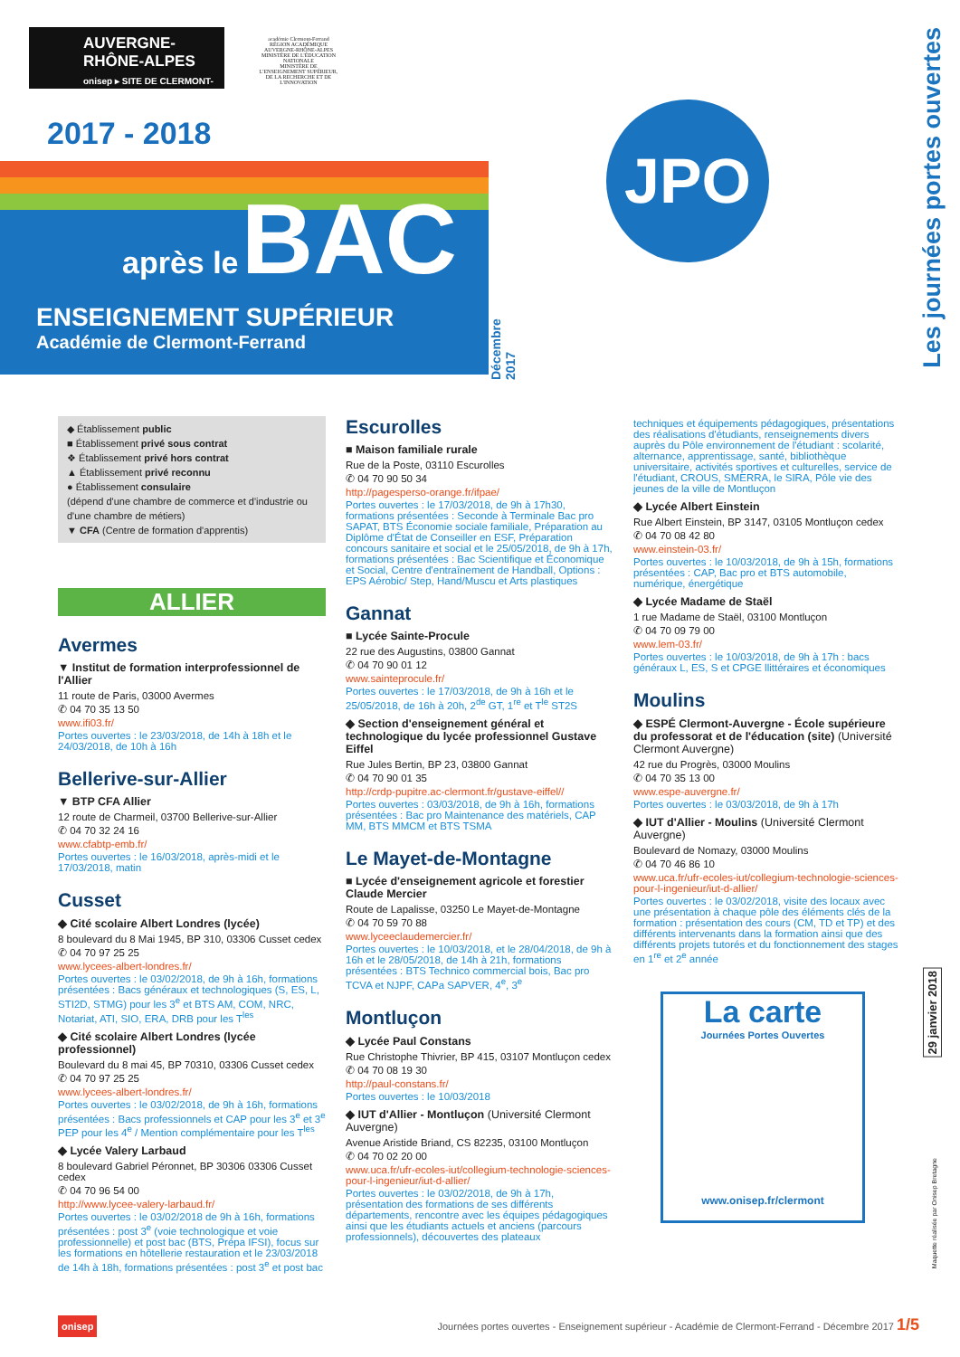AUVERGNE-
RHÔNE-ALPES
onisep ▸ SITE DE CLERMONT-FERRAND
académie Clermont-Ferrand
RÉGION ACADÉMIQUE AUVERGNE-RHÔNE-ALPES
MINISTÈRE DE L'ÉDUCATION NATIONALE
MINISTÈRE DE L'ENSEIGNEMENT SUPÉRIEUR, DE LA RECHERCHE ET DE L'INNOVATION
2017 - 2018
après le BAC
ENSEIGNEMENT SUPÉRIEUR
Académie de Clermont-Ferrand
Décembre 2017
JPO
Les journées portes ouvertes
◆ Établissement public
■ Établissement privé sous contrat
❖ Établissement privé hors contrat
▲ Établissement privé reconnu
● Établissement consulaire
(dépend d'une chambre de commerce et d'industrie ou d'une chambre de métiers)
▼ CFA (Centre de formation d'apprentis)
ALLIER
Avermes
▼ Institut de formation interprofessionnel de l'Allier
11 route de Paris, 03000 Avermes
✆ 04 70 35 13 50
www.ifi03.fr/
Portes ouvertes : le 23/03/2018, de 14h à 18h et le 24/03/2018, de 10h à 16h
Bellerive-sur-Allier
▼ BTP CFA Allier
12 route de Charmeil, 03700 Bellerive-sur-Allier
✆ 04 70 32 24 16
www.cfabtp-emb.fr/
Portes ouvertes : le 16/03/2018, après-midi et le 17/03/2018, matin
Cusset
◆ Cité scolaire Albert Londres (lycée)
8 boulevard du 8 Mai 1945, BP 310, 03306 Cusset cedex
✆ 04 70 97 25 25
www.lycees-albert-londres.fr/
Portes ouvertes : le 03/02/2018, de 9h à 16h, formations présentées : Bacs généraux et technologiques (S, ES, L, STI2D, STMG) pour les 3<sup>e</sup> et BTS AM, COM, NRC, Notariat, ATI, SIO, ERA, DRB pour les T<sup>les</sup>
◆ Cité scolaire Albert Londres (lycée professionnel)
Boulevard du 8 mai 45, BP 70310, 03306 Cusset cedex
✆ 04 70 97 25 25
www.lycees-albert-londres.fr/
Portes ouvertes : le 03/02/2018, de 9h à 16h, formations présentées : Bacs professionnels et CAP pour les 3<sup>e</sup> et 3<sup>e</sup> PEP pour les 4<sup>e</sup> / Mention complémentaire pour les T<sup>les</sup>
◆ Lycée Valery Larbaud
8 boulevard Gabriel Péronnet, BP 30306 03306 Cusset cedex
✆ 04 70 96 54 00
http://www.lycee-valery-larbaud.fr/
Portes ouvertes : le 03/02/2018 de 9h à 16h, formations présentées : post 3<sup>e</sup> (voie technologique et voie professionnelle) et post bac (BTS, Prépa IFSI), focus sur les formations en hôtellerie restauration et le 23/03/2018 de 14h à 18h, formations présentées : post 3<sup>e</sup> et post bac
Escurolles
■ Maison familiale rurale
Rue de la Poste, 03110 Escurolles
✆ 04 70 90 50 34
http://pagesperso-orange.fr/ifpae/
Portes ouvertes : le 17/03/2018, de 9h à 17h30, formations présentées : Seconde à Terminale Bac pro SAPAT, BTS Économie sociale familiale, Préparation au Diplôme d'État de Conseiller en ESF, Préparation concours sanitaire et social et le 25/05/2018, de 9h à 17h, formations présentées : Bac Scientifique et Économique et Social, Centre d'entraînement de Handball, Options : EPS Aérobic/ Step, Hand/Muscu et Arts plastiques
Gannat
■ Lycée Sainte-Procule
22 rue des Augustins, 03800 Gannat
✆ 04 70 90 01 12
www.sainteprocule.fr/
Portes ouvertes : le 17/03/2018, de 9h à 16h et le 25/05/2018, de 16h à 20h, 2<sup>de</sup> GT, 1<sup>re</sup> et T<sup>le</sup> ST2S
◆ Section d'enseignement général et technologique du lycée professionnel Gustave Eiffel
Rue Jules Bertin, BP 23, 03800 Gannat
✆ 04 70 90 01 35
http://crdp-pupitre.ac-clermont.fr/gustave-eiffel//
Portes ouvertes : 03/03/2018, de 9h à 16h, formations présentées : Bac pro Maintenance des matériels, CAP MM, BTS MMCM et BTS TSMA
Le Mayet-de-Montagne
■ Lycée d'enseignement agricole et forestier Claude Mercier
Route de Lapalisse, 03250 Le Mayet-de-Montagne
✆ 04 70 59 70 88
www.lyceeclaudemercier.fr/
Portes ouvertes : le 10/03/2018, et le 28/04/2018, de 9h à 16h et le 28/05/2018, de 14h à 21h, formations présentées : BTS Technico commercial bois, Bac pro TCVA et NJPF, CAPa SAPVER, 4<sup>e</sup>, 3<sup>e</sup>
Montluçon
◆ Lycée Paul Constans
Rue Christophe Thivrier, BP 415, 03107 Montluçon cedex
✆ 04 70 08 19 30
http://paul-constans.fr/
Portes ouvertes : le 10/03/2018
◆ IUT d'Allier - Montluçon (Université Clermont Auvergne)
Avenue Aristide Briand, CS 82235, 03100 Montluçon
✆ 04 70 02 20 00
www.uca.fr/ufr-ecoles-iut/collegium-technologie-sciences-pour-l-ingenieur/iut-d-allier/
Portes ouvertes : le 03/02/2018, de 9h à 17h, présentation des formations de ses différents départements, rencontre avec les équipes pédagogiques ainsi que les étudiants actuels et anciens (parcours professionnels), découvertes des plateaux
techniques et équipements pédagogiques, présentations des réalisations d'étudiants, renseignements divers auprès du Pôle environnement de l'étudiant : scolarité, alternance, apprentissage, santé, bibliothèque universitaire, activités sportives et culturelles, service de l'étudiant, CROUS, SMERRA, le SIRA, Pôle vie des jeunes de la ville de Montluçon
◆ Lycée Albert Einstein
Rue Albert Einstein, BP 3147, 03105 Montluçon cedex
✆ 04 70 08 42 80
www.einstein-03.fr/
Portes ouvertes : le 10/03/2018, de 9h à 15h, formations présentées : CAP, Bac pro et BTS automobile, numérique, énergétique
◆ Lycée Madame de Staël
1 rue Madame de Staël, 03100 Montluçon
✆ 04 70 09 79 00
www.lem-03.fr/
Portes ouvertes : le 10/03/2018, de 9h à 17h : bacs généraux L, ES, S et CPGE llittéraires et économiques
Moulins
◆ ESPÉ Clermont-Auvergne - École supérieure du professorat et de l'éducation (site) (Université Clermont Auvergne)
42 rue du Progrès, 03000 Moulins
✆ 04 70 35 13 00
www.espe-auvergne.fr/
Portes ouvertes : le 03/03/2018, de 9h à 17h
◆ IUT d'Allier - Moulins (Université Clermont Auvergne)
Boulevard de Nomazy, 03000 Moulins
✆ 04 70 46 86 10
www.uca.fr/ufr-ecoles-iut/collegium-technologie-sciences-pour-l-ingenieur/iut-d-allier/
Portes ouvertes : le 03/02/2018, visite des locaux avec une présentation à chaque pôle des éléments clés de la formation : présentation des cours (CM, TD et TP) et des différents intervenants dans la formation ainsi que des différents projets tutorés et du fonctionnement des stages en 1<sup>re</sup> et 2<sup>e</sup> année
La carte
Journées Portes Ouvertes
www.onisep.fr/clermont
29 janvier 2018
Maquette réalisée par Onisep Bretagne
onisep Journées portes ouvertes - Enseignement supérieur - Académie de Clermont-Ferrand - Décembre 2017 1/5